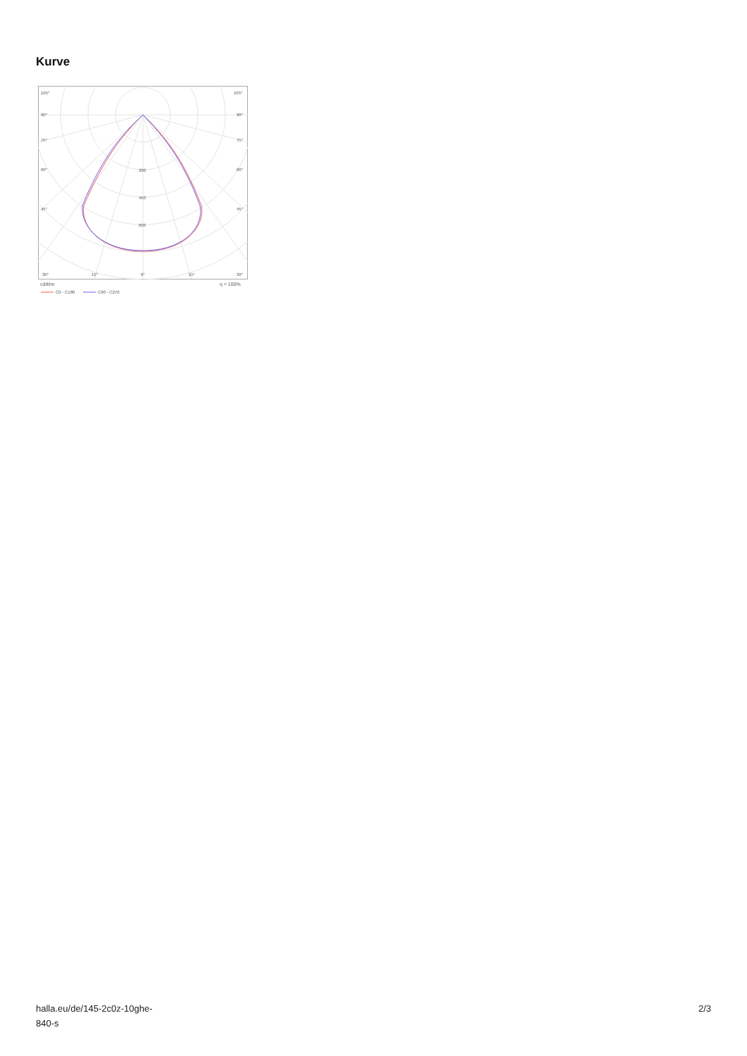Kurve
105°
105°
90°
90°
75°
75°
60°
60°
45°
45°
300
450
600
30°
15°
0°
15°
30°
cd/klm
η = 100%
C0 - C180
C90 - C270
halla.eu/de/145-2c0z-10ghe-
840-s
2/3